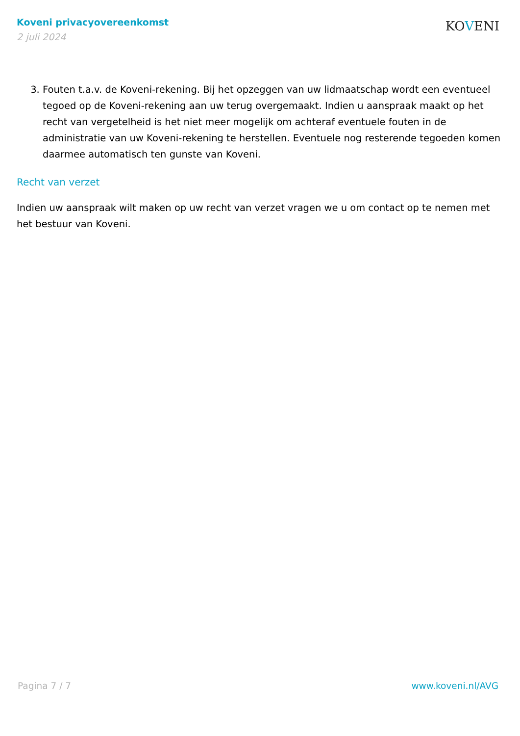Koveni privacyovereenkomst
2 juli 2024
KOVENI
3. Fouten t.a.v. de Koveni-rekening. Bij het opzeggen van uw lidmaatschap wordt een eventueel tegoed op de Koveni-rekening aan uw terug overgemaakt. Indien u aanspraak maakt op het recht van vergetelheid is het niet meer mogelijk om achteraf eventuele fouten in de administratie van uw Koveni-rekening te herstellen. Eventuele nog resterende tegoeden komen daarmee automatisch ten gunste van Koveni.
Recht van verzet
Indien uw aanspraak wilt maken op uw recht van verzet vragen we u om contact op te nemen met het bestuur van Koveni.
Pagina 7 / 7 www.koveni.nl/AVG